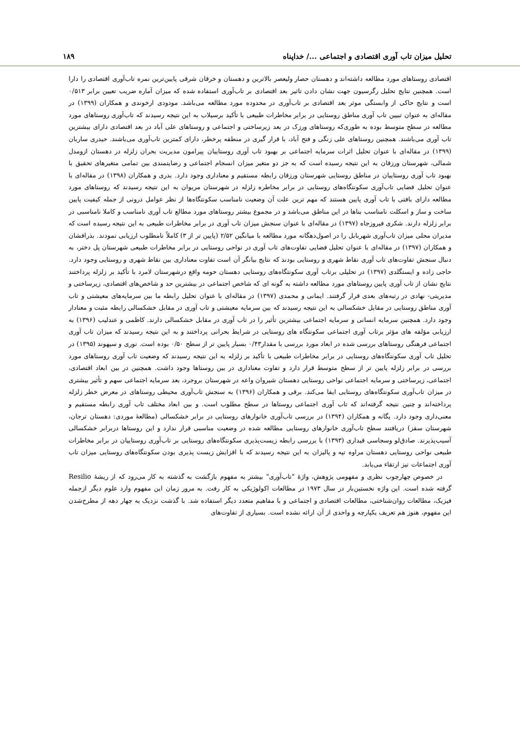تحلیل میزان تاب آوری اقتصادی و اجتماعی .../ خداپناه ۱۸۹
اقتصادی روستاهای مورد مطالعه داشته‌اند و دهستان حصار ولیعصر بالاترین و دهستان و خرقان شرقی پایین‌ترین نمره تاب‌آوری اقتصادی را دارا است. همچنین نتایج تحلیل رگرسیون جهت نشان دادن تاثیر بعد اقتصادی بر تاب‌آوری استفاده شده که میزان آماره ضریب تعیین برابر ۰/۵۱۳ است و نتایج حاکی از وابستگی موثر بعد اقتصادی بر تاب‌آوری در محدوده مورد مطالعه می‌باشد. مودودی ارخوندی و همکاران (۱۳۹۹) در مقاله‌ای به عنوان تبیین تاب آوری مناطق روستایی در برابر مخاطرات طبیعی با تأکید برسیلاب به این نتیجه رسیدند که تاب‌آوری روستاهای مورد مطالعه در سطح متوسط بوده به طوری‌که روستاهای ورزک در بعد زیرساختی و اجتماعی و روستاهای علی آباد در بعد اقتصادی دارای بیشترین تاب آوری می‌باشند. همچنین روستاهای علی زنگی و فتح آباد، با قرار گیری در منطقه پرخطر، دارای کمترین تاب‌آوری می‌باشند. حیدری ساربان (۱۳۹۹) در مقاله‌ای با عنوان تحلیل اثرات سرمایه اجتماعی بر بهبود تاب آوری روستاییان پیرامون مدیریت بحران زلزله در دهستان ازومدل شمالی، شهرستان ورزقان به این نتیجه رسیده است که به جز دو متغیر میزان انسجام اجتماعی و رضایتمندی بین تمامی متغیرهای تحقیق با بهبود تاب آوری روستاییان در مناطق روستایی شهرستان ورزقان رابطه مستقیم و معناداری وجود دارد. بدری و همکاران (۱۳۹۸) در مقاله‌ای با عنوان تحلیل فضایی تاب‌آوری سکونتگاه‌های روستایی در برابر مخاطره زلزله در شهرستان مریوان به این نتیجه رسیدند که روستاهای مورد مطالعه دارای بافتی با تاب آوری پایین هستند که مهم ترین علت آن وضعیت نامناسب سکونتگاه‌ها از نظر عوامل درونی از جمله کیفیت پایین ساخت و ساز و اسکلت نامناسب بناها در این مناطق می‌باشد و در مجموع بیشتر روستاهای مورد مطالع تاب آوری نامناسب و کاملا نامناسبی در برابر زلزله دارند. شکری فیروزجاه (۱۳۹۷) در مقاله‌ای با عنوان سنجش میزان تاب آوری در برابر مخاطرات طبیعی به این نتیجه رسیده است که مدیران محلی میزان تاب‌آوری شهربابل را در اصول‌دهگانه مورد مطالعه با میانگین ۲/۵۲ (پایین تر از ۳) کاملاً نامطلوب ارزیابی نمودند. بذرافشان و همکاران (۱۳۹۷) در مقاله‌ای با عنوان تحلیل فضایی تفاوت‌های تاب آوری در نواحی روستایی در برابر مخاطرات طبیعی شهرستان پل دختر، به دنبال سنجش تفاوت‌های تاب آوری نقاط شهری و روستایی بودند که نتایج بیانگر آن است تفاوت معناداری بین نقاط شهری و روستایی وجود دارد. حاجی زاده و ایستگلدی (۱۳۹۷) در تحلیلی برتاب آوری سکونتگاه‌های روستایی دهستان حومه واقع درشهرستان لامرد با تأکید بر زلزله پرداختند نتایج نشان از تاب آوری پایین روستاهای مورد مطالعه داشته به گونه ای که شاخص اجتماعی در بیشترین حد و شاخص‌های اقتصادی، زیرساختی و مدیریتی- نهادی در رتبه‌های بعدی قرار گرفتند. ایمانی و محمدی (۱۳۹۷) در مقاله‌ای با عنوان تحلیل رابطه ما بین سرمایه‌های معیشتی و تاب آوری مناطق روستایی در مقابل خشکسالی به این نتیجه رسیدند که بین سرمایه معیشتی و تاب آوری در مقابل خشکسالی رابطه مثبت و معنادار وجود دارد. همچنین سرمایه انسانی و سرمایه اجتماعی بیشترین تأثیر را در تاب آوری در مقابل خشکسالی دارند. کاظمی و عندلیب (۱۳۹۶) به ارزیابی مؤلفه های مؤثر برتاب آوری اجتماعی سکونتگاه های روستایی در شرایط بحرانی پرداختند و به این نتیجه رسیدند که میزان تاب آوری اجتماعی فرهنگی روستاهای بررسی شده در ابعاد مورد بررسی با مقدار۰/۴۳ بسیار پایین تر از سطح ۰/۵۰ بوده است. نوری و سپهوند (۱۳۹۵) در تحلیل تاب آوری سکونتگاه‌های روستایی در برابر مخاطرات طبیعی با تأکید بر زلزله به این نتیجه رسیدند که وضعیت تاب آوری روستاهای مورد بررسی در برابر زلزله پایین تر از سطح متوسط قرار دارد و تفاوت معناداری در بین روستاها وجود داشت. همچنین در بین ابعاد اقتصادی، اجتماعی، زیرساختی و سرمایه اجتماعی نواحی روستایی دهستان شیروان واعه در شهرستان بروجرد، بعد سرمایه اجتماعی سهم و تأثیر بیشتری در میزان تاب‌آوری سکونتگاه‌های روستایی ایفا می‌کند. برقی و همکاران (۱۳۹۶) به سنجش تاب‌آوری محیطی روستاهای در معرض خطر زلزله پرداخته‌اند و چنین نتیجه گرفته‌اند که تاب آوری اجتماعی روستاها در سطح مطلوب است. و بین ابعاد مختلف تاب آوری رابطه مستقیم و معنی‌داری وجود دارد. یگانه و همکاران (۱۳۹۴) در بررسی تاب‌آوری خانوارهای روستایی در برابر خشکسالی (مطالعهٔ موردی: دهستان ترجان، شهرستان سقز) دریافتند سطح تاب‌آوری خانوارهای روستایی مطالعه شده در وضعیت مناسبی قرار ندارد و این روستاها دربرابر خشکسالی آسیب‌پذیرند. صادق‌لو وسجاسی قیداری (۱۳۹۳) با بررسی رابطه زیست‌پذیری سکونتگاه‌های روستایی بر تاب‌آوری روستاییان در برابر مخاطرات طبیعی نواحی روستایی دهستان مراوه تپه و پالیزان به این نتیجه رسیدند که با افزایش زیست پذیری بودن سکونتگاه‌های روستایی میزان تاب آوری اجتماعات نیز ارتقاء می‌یابد.
در خصوص چهارچوب نظری و مفهومی پژوهش، واژهٔ "تاب‌آوری" بیشتر به مفهوم بازگشت به گذشته به کار می‌رود که از ریشهٔ Resilio گرفته شده است. این واژه نخستین‌بار در سال ۱۹۷۳ در مطالعات اکولوژیکی به کار رفت. به مرور زمان این مفهوم وارد علوم دیگر ازجمله فیزیک، مطالعات روان‌شناختی، مطالعات اقتصادی و اجتماعی و با مفاهیم متعدد دیگر استفاده شد. با گذشت نزدیک به چهار دهه از مطرح‌شدن این مفهوم، هنوز هم تعریف یکپارچه و واحدی از آن ارائه نشده است. بسیاری از تفاوت‌های